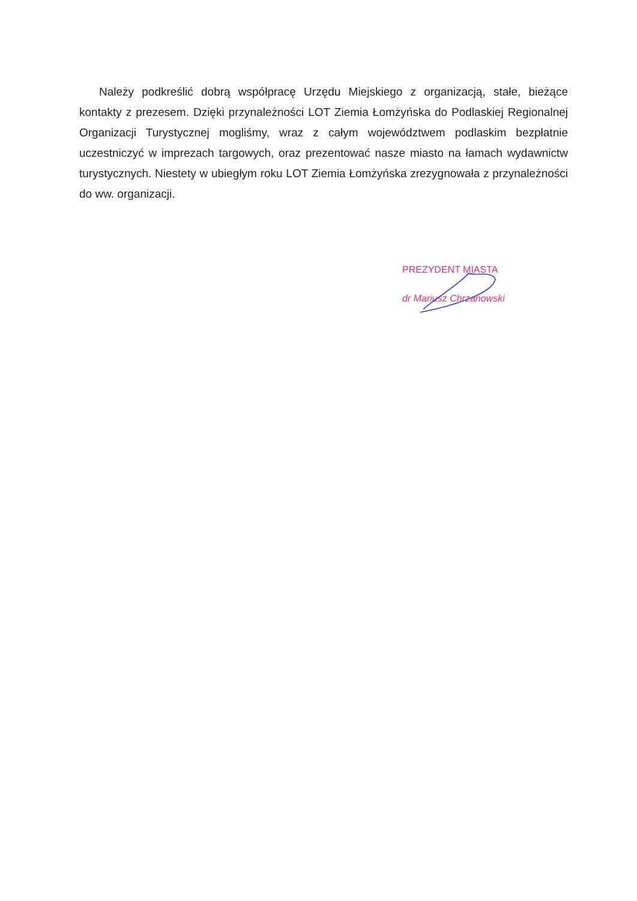Należy podkreślić dobrą współpracę Urzędu Miejskiego z organizacją, stałe, bieżące kontakty z prezesem. Dzięki przynależności LOT Ziemia Łomżyńska do Podlaskiej Regionalnej Organizacji Turystycznej mogliśmy, wraz z całym województwem podlaskim bezpłatnie uczestniczyć w imprezach targowych, oraz prezentować nasze miasto na łamach wydawnictw turystycznych. Niestety w ubiegłym roku LOT Ziemia Łomżyńska zrezygnowała z przynależności do ww. organizacji.
PREZYDENT MIASTA
dr Mariusz Chrzanowski